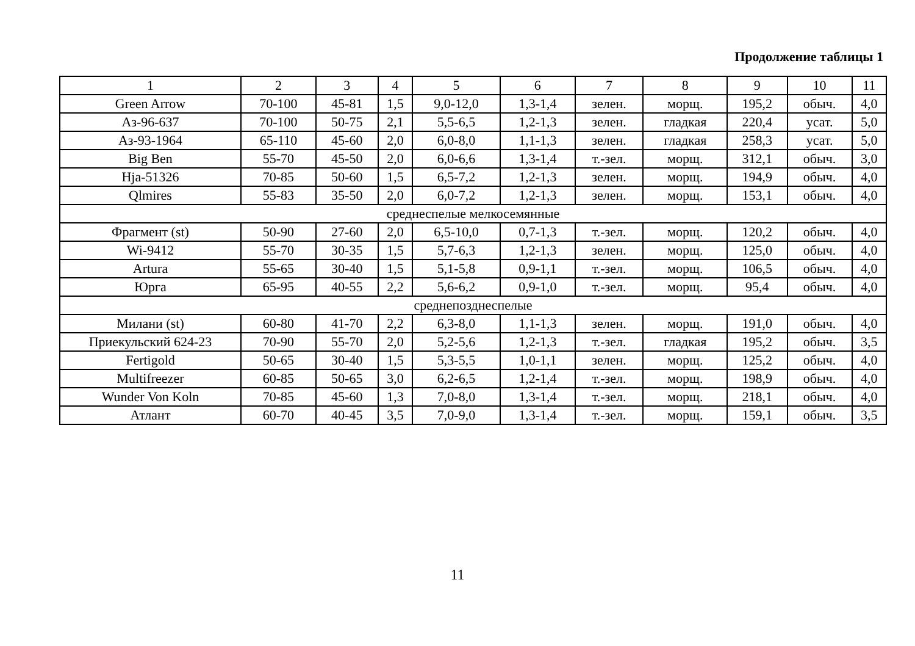Продолжение таблицы 1
| 1 | 2 | 3 | 4 | 5 | 6 | 7 | 8 | 9 | 10 | 11 |
| --- | --- | --- | --- | --- | --- | --- | --- | --- | --- | --- |
| Green Arrow | 70-100 | 45-81 | 1,5 | 9,0-12,0 | 1,3-1,4 | зелен. | морщ. | 195,2 | обыч. | 4,0 |
| Аз-96-637 | 70-100 | 50-75 | 2,1 | 5,5-6,5 | 1,2-1,3 | зелен. | гладкая | 220,4 | усат. | 5,0 |
| Аз-93-1964 | 65-110 | 45-60 | 2,0 | 6,0-8,0 | 1,1-1,3 | зелен. | гладкая | 258,3 | усат. | 5,0 |
| Big Ben | 55-70 | 45-50 | 2,0 | 6,0-6,6 | 1,3-1,4 | т.-зел. | морщ. | 312,1 | обыч. | 3,0 |
| Hja-51326 | 70-85 | 50-60 | 1,5 | 6,5-7,2 | 1,2-1,3 | зелен. | морщ. | 194,9 | обыч. | 4,0 |
| Qlmires | 55-83 | 35-50 | 2,0 | 6,0-7,2 | 1,2-1,3 | зелен. | морщ. | 153,1 | обыч. | 4,0 |
| среднеспелые мелкосемянные | | | | | | | | | | |
| Фрагмент (st) | 50-90 | 27-60 | 2,0 | 6,5-10,0 | 0,7-1,3 | т.-зел. | морщ. | 120,2 | обыч. | 4,0 |
| Wi-9412 | 55-70 | 30-35 | 1,5 | 5,7-6,3 | 1,2-1,3 | зелен. | морщ. | 125,0 | обыч. | 4,0 |
| Artura | 55-65 | 30-40 | 1,5 | 5,1-5,8 | 0,9-1,1 | т.-зел. | морщ. | 106,5 | обыч. | 4,0 |
| Юрга | 65-95 | 40-55 | 2,2 | 5,6-6,2 | 0,9-1,0 | т.-зел. | морщ. | 95,4 | обыч. | 4,0 |
| среднепозднеспелые | | | | | | | | | | |
| Милани (st) | 60-80 | 41-70 | 2,2 | 6,3-8,0 | 1,1-1,3 | зелен. | морщ. | 191,0 | обыч. | 4,0 |
| Приекульский 624-23 | 70-90 | 55-70 | 2,0 | 5,2-5,6 | 1,2-1,3 | т.-зел. | гладкая | 195,2 | обыч. | 3,5 |
| Fertigold | 50-65 | 30-40 | 1,5 | 5,3-5,5 | 1,0-1,1 | зелен. | морщ. | 125,2 | обыч. | 4,0 |
| Multifreezer | 60-85 | 50-65 | 3,0 | 6,2-6,5 | 1,2-1,4 | т.-зел. | морщ. | 198,9 | обыч. | 4,0 |
| Wunder Von Koln | 70-85 | 45-60 | 1,3 | 7,0-8,0 | 1,3-1,4 | т.-зел. | морщ. | 218,1 | обыч. | 4,0 |
| Атлант | 60-70 | 40-45 | 3,5 | 7,0-9,0 | 1,3-1,4 | т.-зел. | морщ. | 159,1 | обыч. | 3,5 |
11